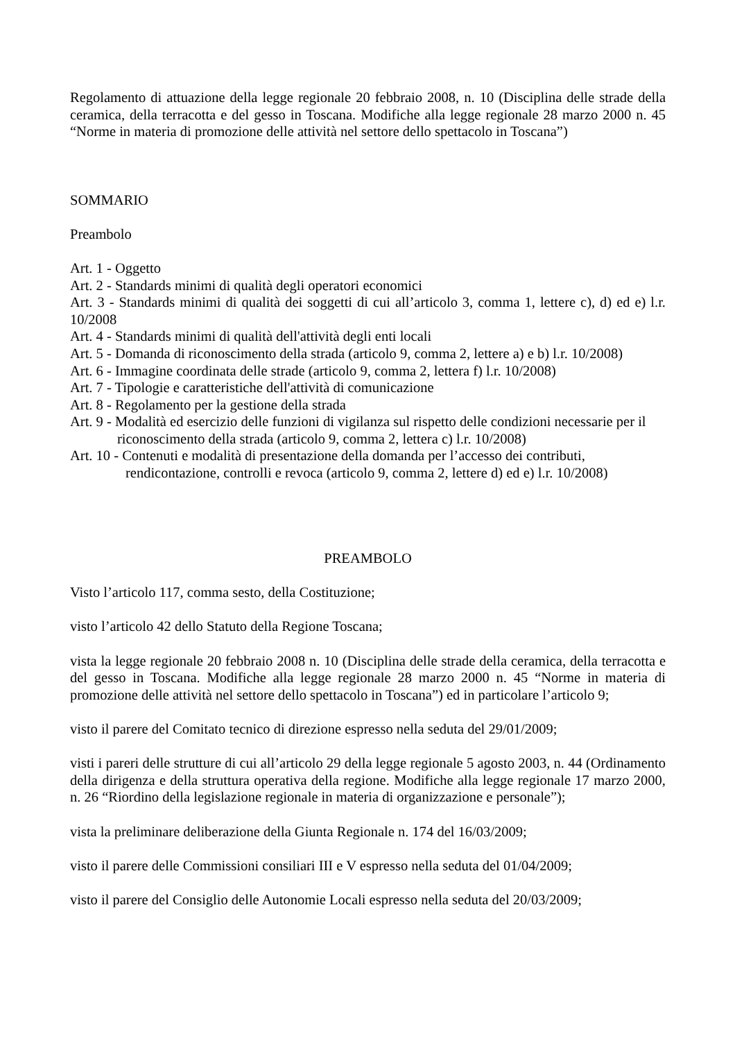Regolamento di attuazione della legge regionale 20 febbraio 2008, n. 10 (Disciplina delle strade della ceramica, della terracotta e del gesso in Toscana. Modifiche alla legge regionale 28 marzo 2000 n. 45 “Norme in materia di promozione delle attività nel settore dello spettacolo in Toscana”)
SOMMARIO
Preambolo
Art. 1 - Oggetto
Art. 2 - Standards minimi di qualità degli operatori economici
Art. 3 - Standards minimi di qualità dei soggetti di cui all’articolo 3, comma 1, lettere c), d) ed e) l.r. 10/2008
Art. 4 - Standards minimi di qualità dell'attività degli enti locali
Art. 5 - Domanda di riconoscimento della strada (articolo 9, comma 2, lettere a) e b) l.r. 10/2008)
Art. 6 - Immagine coordinata delle strade (articolo 9, comma 2, lettera f) l.r. 10/2008)
Art. 7 - Tipologie e caratteristiche dell'attività di comunicazione
Art. 8 - Regolamento per la gestione della strada
Art. 9 - Modalità ed esercizio delle funzioni di vigilanza sul rispetto delle condizioni necessarie per il riconoscimento della strada (articolo 9, comma 2, lettera c) l.r. 10/2008)
Art. 10 - Contenuti e modalità di presentazione della domanda per l’accesso dei contributi, rendicontazione, controlli e revoca (articolo 9, comma 2, lettere d) ed e) l.r. 10/2008)
PREAMBOLO
Visto l’articolo 117, comma sesto, della Costituzione;
visto l’articolo 42 dello Statuto della Regione Toscana;
vista la legge regionale 20 febbraio 2008 n. 10 (Disciplina delle strade della ceramica, della terracotta e del gesso in Toscana. Modifiche alla legge regionale 28 marzo 2000 n. 45 “Norme in materia di promozione delle attività nel settore dello spettacolo in Toscana”) ed in particolare l’articolo 9;
visto il parere del Comitato tecnico di direzione espresso nella seduta del 29/01/2009;
visti i pareri delle strutture di cui all’articolo 29 della legge regionale 5 agosto 2003, n. 44 (Ordinamento della dirigenza e della struttura operativa della regione. Modifiche alla legge regionale 17 marzo 2000, n. 26 “Riordino della legislazione regionale in materia di organizzazione e personale”);
vista la preliminare deliberazione della Giunta Regionale n. 174 del 16/03/2009;
visto il parere delle Commissioni consiliari III e V espresso nella seduta del 01/04/2009;
visto il parere del Consiglio delle Autonomie Locali espresso nella seduta del 20/03/2009;